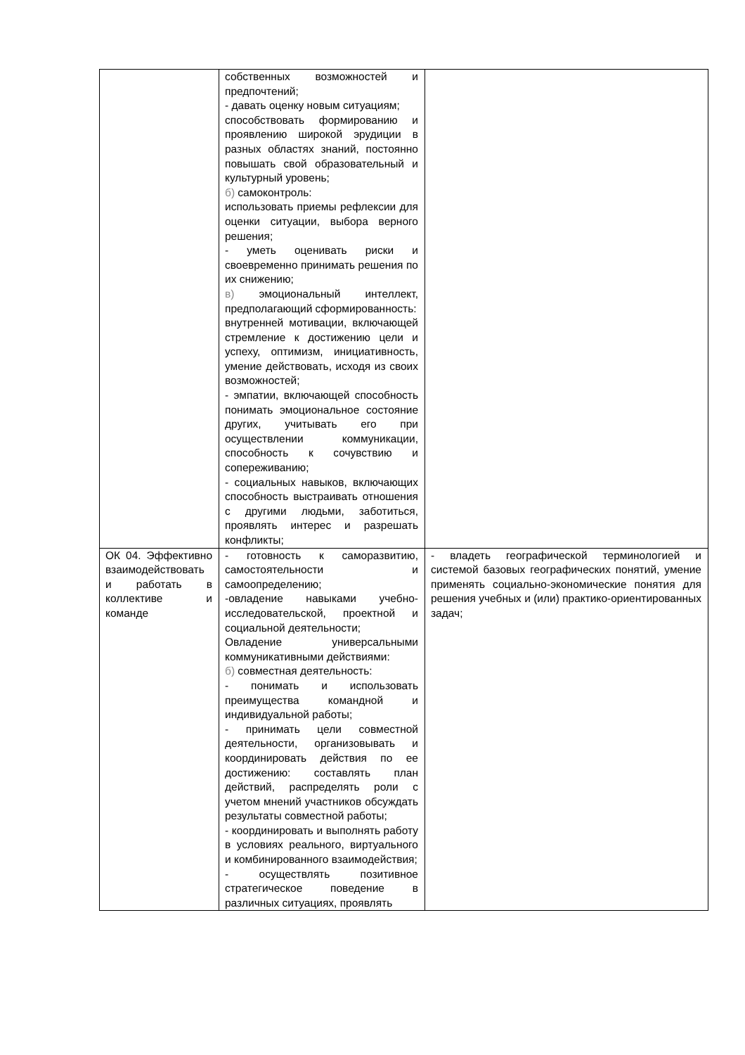| | собственных возможностей и предпочтений; - давать оценку новым ситуациям; способствовать формированию и проявлению широкой эрудиции в разных областях знаний, постоянно повышать свой образовательный и культурный уровень; б) самоконтроль: использовать приемы рефлексии для оценки ситуации, выбора верного решения; - уметь оценивать риски и своевременно принимать решения по их снижению; в) эмоциональный интеллект, предполагающий сформированность: внутренней мотивации, включающей стремление к достижению цели и успеху, оптимизм, инициативность, умение действовать, исходя из своих возможностей; - эмпатии, включающей способность понимать эмоциональное состояние других, учитывать его при осуществлении коммуникации, способность к сочувствию и сопереживанию; - социальных навыков, включающих способность выстраивать отношения с другими людьми, заботиться, проявлять интерес и разрешать конфликты; | |
| ОК 04. Эффективно взаимодействовать и работать в коллективе и команде | - готовность к саморазвитию, самостоятельности и самоопределению; -овладение навыками учебно-исследовательской, проектной и социальной деятельности; Овладение универсальными коммуникативными действиями: б) совместная деятельность: - понимать и использовать преимущества командной и индивидуальной работы; - принимать цели совместной деятельности, организовывать и координировать действия по ее достижению: составлять план действий, распределять роли с учетом мнений участников обсуждать результаты совместной работы; - координировать и выполнять работу в условиях реального, виртуального и комбинированного взаимодействия; - осуществлять позитивное стратегическое поведение в различных ситуациях, проявлять | - владеть географической терминологией и системой базовых географических понятий, умение применять социально-экономические понятия для решения учебных и (или) практико-ориентированных задач; |